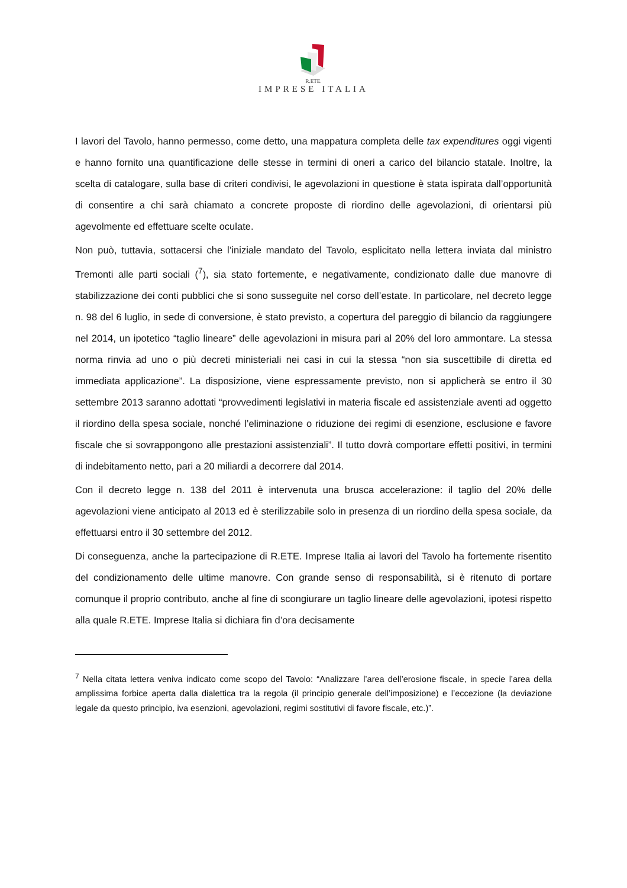R.ETE.
IMPRESE ITALIA
I lavori del Tavolo, hanno permesso, come detto, una mappatura completa delle tax expenditures oggi vigenti e hanno fornito una quantificazione delle stesse in termini di oneri a carico del bilancio statale. Inoltre, la scelta di catalogare, sulla base di criteri condivisi, le agevolazioni in questione è stata ispirata dall’opportunità di consentire a chi sarà chiamato a concrete proposte di riordino delle agevolazioni, di orientarsi più agevolmente ed effettuare scelte oculate.
Non può, tuttavia, sottacersi che l’iniziale mandato del Tavolo, esplicitato nella lettera inviata dal ministro Tremonti alle parti sociali (<sup>7</sup>), sia stato fortemente, e negativamente, condizionato dalle due manovre di stabilizzazione dei conti pubblici che si sono susseguite nel corso dell’estate. In particolare, nel decreto legge n. 98 del 6 luglio, in sede di conversione, è stato previsto, a copertura del pareggio di bilancio da raggiungere nel 2014, un ipotetico “taglio lineare” delle agevolazioni in misura pari al 20% del loro ammontare. La stessa norma rinvia ad uno o più decreti ministeriali nei casi in cui la stessa “non sia suscettibile di diretta ed immediata applicazione”. La disposizione, viene espressamente previsto, non si applicherà se entro il 30 settembre 2013 saranno adottati “provvedimenti legislativi in materia fiscale ed assistenziale aventi ad oggetto il riordino della spesa sociale, nonché l’eliminazione o riduzione dei regimi di esenzione, esclusione e favore fiscale che si sovrappongono alle prestazioni assistenziali”. Il tutto dovrà comportare effetti positivi, in termini di indebitamento netto, pari a 20 miliardi a decorrere dal 2014.
Con il decreto legge n. 138 del 2011 è intervenuta una brusca accelerazione: il taglio del 20% delle agevolazioni viene anticipato al 2013 ed è sterilizzabile solo in presenza di un riordino della spesa sociale, da effettuarsi entro il 30 settembre del 2012.
Di conseguenza, anche la partecipazione di R.ETE. Imprese Italia ai lavori del Tavolo ha fortemente risentito del condizionamento delle ultime manovre. Con grande senso di responsabilità, si è ritenuto di portare comunque il proprio contributo, anche al fine di scongiurare un taglio lineare delle agevolazioni, ipotesi rispetto alla quale R.ETE. Imprese Italia si dichiara fin d’ora decisamente
<sup>7</sup> Nella citata lettera veniva indicato come scopo del Tavolo: “Analizzare l’area dell’erosione fiscale, in specie l’area della amplissima forbice aperta dalla dialettica tra la regola (il principio generale dell’imposizione) e l’eccezione (la deviazione legale da questo principio, iva esenzioni, agevolazioni, regimi sostitutivi di favore fiscale, etc.)”.